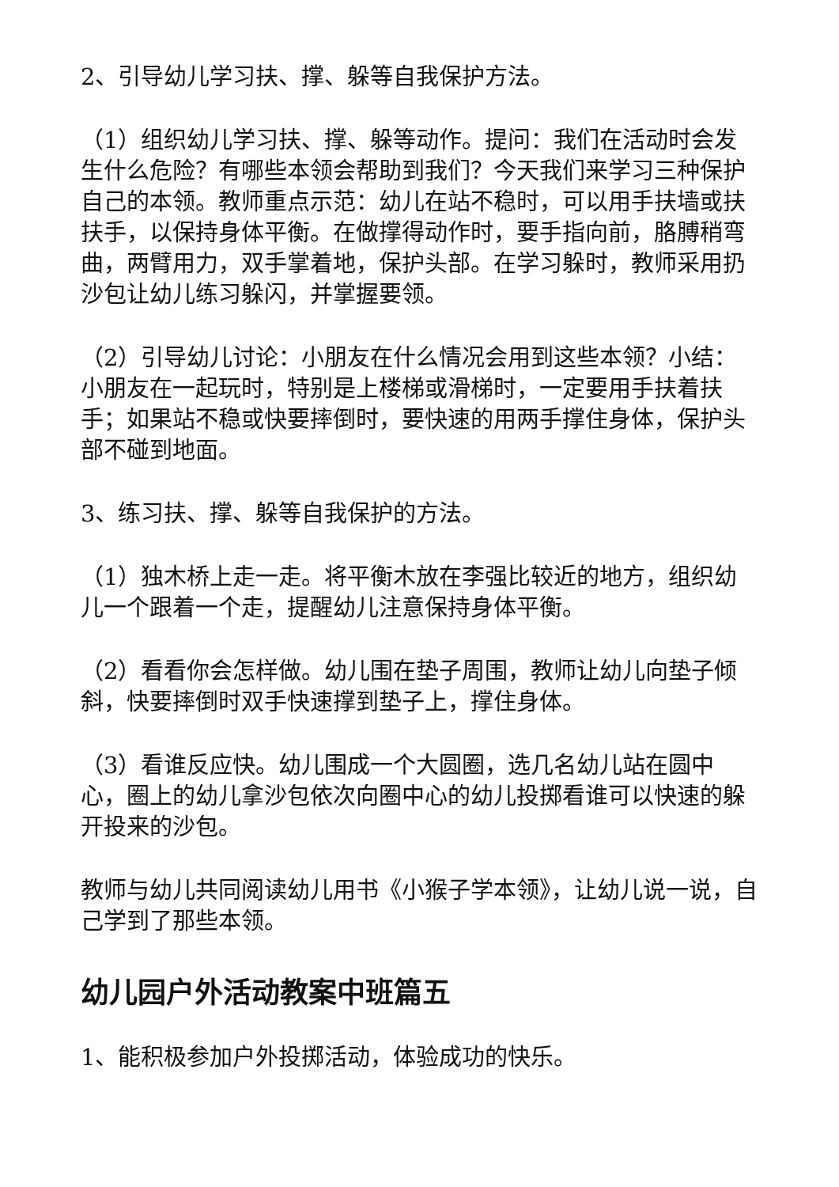2、引导幼儿学习扶、撑、躲等自我保护方法。
（1）组织幼儿学习扶、撑、躲等动作。提问：我们在活动时会发生什么危险？有哪些本领会帮助到我们？今天我们来学习三种保护自己的本领。教师重点示范：幼儿在站不稳时，可以用手扶墙或扶扶手，以保持身体平衡。在做撑得动作时，要手指向前，胳膊稍弯曲，两臂用力，双手掌着地，保护头部。在学习躲时，教师采用扔沙包让幼儿练习躲闪，并掌握要领。
（2）引导幼儿讨论：小朋友在什么情况会用到这些本领？小结：小朋友在一起玩时，特别是上楼梯或滑梯时，一定要用手扶着扶手；如果站不稳或快要摔倒时，要快速的用两手撑住身体，保护头部不碰到地面。
3、练习扶、撑、躲等自我保护的方法。
（1）独木桥上走一走。将平衡木放在李强比较近的地方，组织幼儿一个跟着一个走，提醒幼儿注意保持身体平衡。
（2）看看你会怎样做。幼儿围在垫子周围，教师让幼儿向垫子倾斜，快要摔倒时双手快速撑到垫子上，撑住身体。
（3）看谁反应快。幼儿围成一个大圆圈，选几名幼儿站在圆中心，圈上的幼儿拿沙包依次向圈中心的幼儿投掷看谁可以快速的躲开投来的沙包。
教师与幼儿共同阅读幼儿用书《小猴子学本领》，让幼儿说一说，自己学到了那些本领。
幼儿园户外活动教案中班篇五
1、能积极参加户外投掷活动，体验成功的快乐。